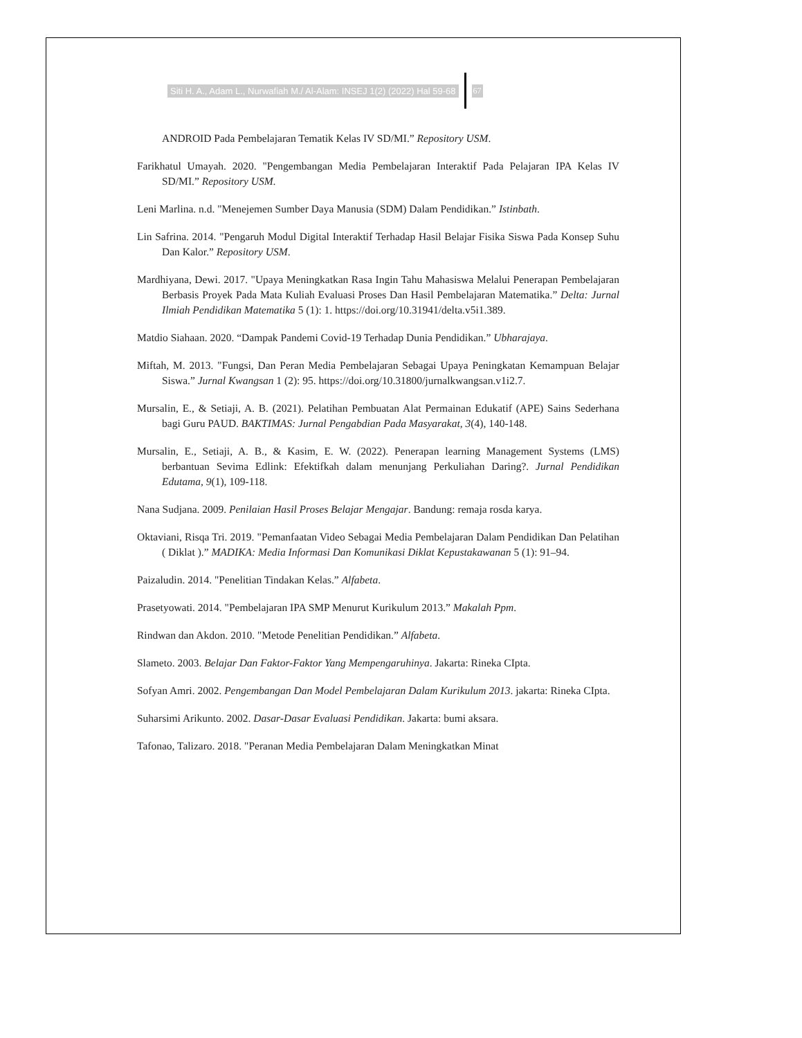Siti H. A., Adam L., Nurwafiah M./ Al-Alam: INSEJ 1(2) (2022) Hal 59-68 67
ANDROID Pada Pembelajaran Tematik Kelas IV SD/MI.” Repository USM.
Farikhatul Umayah. 2020. "Pengembangan Media Pembelajaran Interaktif Pada Pelajaran IPA Kelas IV SD/MI.” Repository USM.
Leni Marlina. n.d. "Menejemen Sumber Daya Manusia (SDM) Dalam Pendidikan.” Istinbath.
Lin Safrina. 2014. "Pengaruh Modul Digital Interaktif Terhadap Hasil Belajar Fisika Siswa Pada Konsep Suhu Dan Kalor.” Repository USM.
Mardhiyana, Dewi. 2017. "Upaya Meningkatkan Rasa Ingin Tahu Mahasiswa Melalui Penerapan Pembelajaran Berbasis Proyek Pada Mata Kuliah Evaluasi Proses Dan Hasil Pembelajaran Matematika.” Delta: Jurnal Ilmiah Pendidikan Matematika 5 (1): 1. https://doi.org/10.31941/delta.v5i1.389.
Matdio Siahaan. 2020. “Dampak Pandemi Covid-19 Terhadap Dunia Pendidikan.” Ubharajaya.
Miftah, M. 2013. "Fungsi, Dan Peran Media Pembelajaran Sebagai Upaya Peningkatan Kemampuan Belajar Siswa.” Jurnal Kwangsan 1 (2): 95. https://doi.org/10.31800/jurnalkwangsan.v1i2.7.
Mursalin, E., & Setiaji, A. B. (2021). Pelatihan Pembuatan Alat Permainan Edukatif (APE) Sains Sederhana bagi Guru PAUD. BAKTIMAS: Jurnal Pengabdian Pada Masyarakat, 3(4), 140-148.
Mursalin, E., Setiaji, A. B., & Kasim, E. W. (2022). Penerapan learning Management Systems (LMS) berbantuan Sevima Edlink: Efektifkah dalam menunjang Perkuliahan Daring?. Jurnal Pendidikan Edutama, 9(1), 109-118.
Nana Sudjana. 2009. Penilaian Hasil Proses Belajar Mengajar. Bandung: remaja rosda karya.
Oktaviani, Risqa Tri. 2019. "Pemanfaatan Video Sebagai Media Pembelajaran Dalam Pendidikan Dan Pelatihan ( Diklat ).” MADIKA: Media Informasi Dan Komunikasi Diklat Kepustakawanan 5 (1): 91–94.
Paizaludin. 2014. "Penelitian Tindakan Kelas.” Alfabeta.
Prasetyowati. 2014. "Pembelajaran IPA SMP Menurut Kurikulum 2013.” Makalah Ppm.
Rindwan dan Akdon. 2010. "Metode Penelitian Pendidikan.” Alfabeta.
Slameto. 2003. Belajar Dan Faktor-Faktor Yang Mempengaruhinya. Jakarta: Rineka CIpta.
Sofyan Amri. 2002. Pengembangan Dan Model Pembelajaran Dalam Kurikulum 2013. jakarta: Rineka CIpta.
Suharsimi Arikunto. 2002. Dasar-Dasar Evaluasi Pendidikan. Jakarta: bumi aksara.
Tafonao, Talizaro. 2018. "Peranan Media Pembelajaran Dalam Meningkatkan Minat